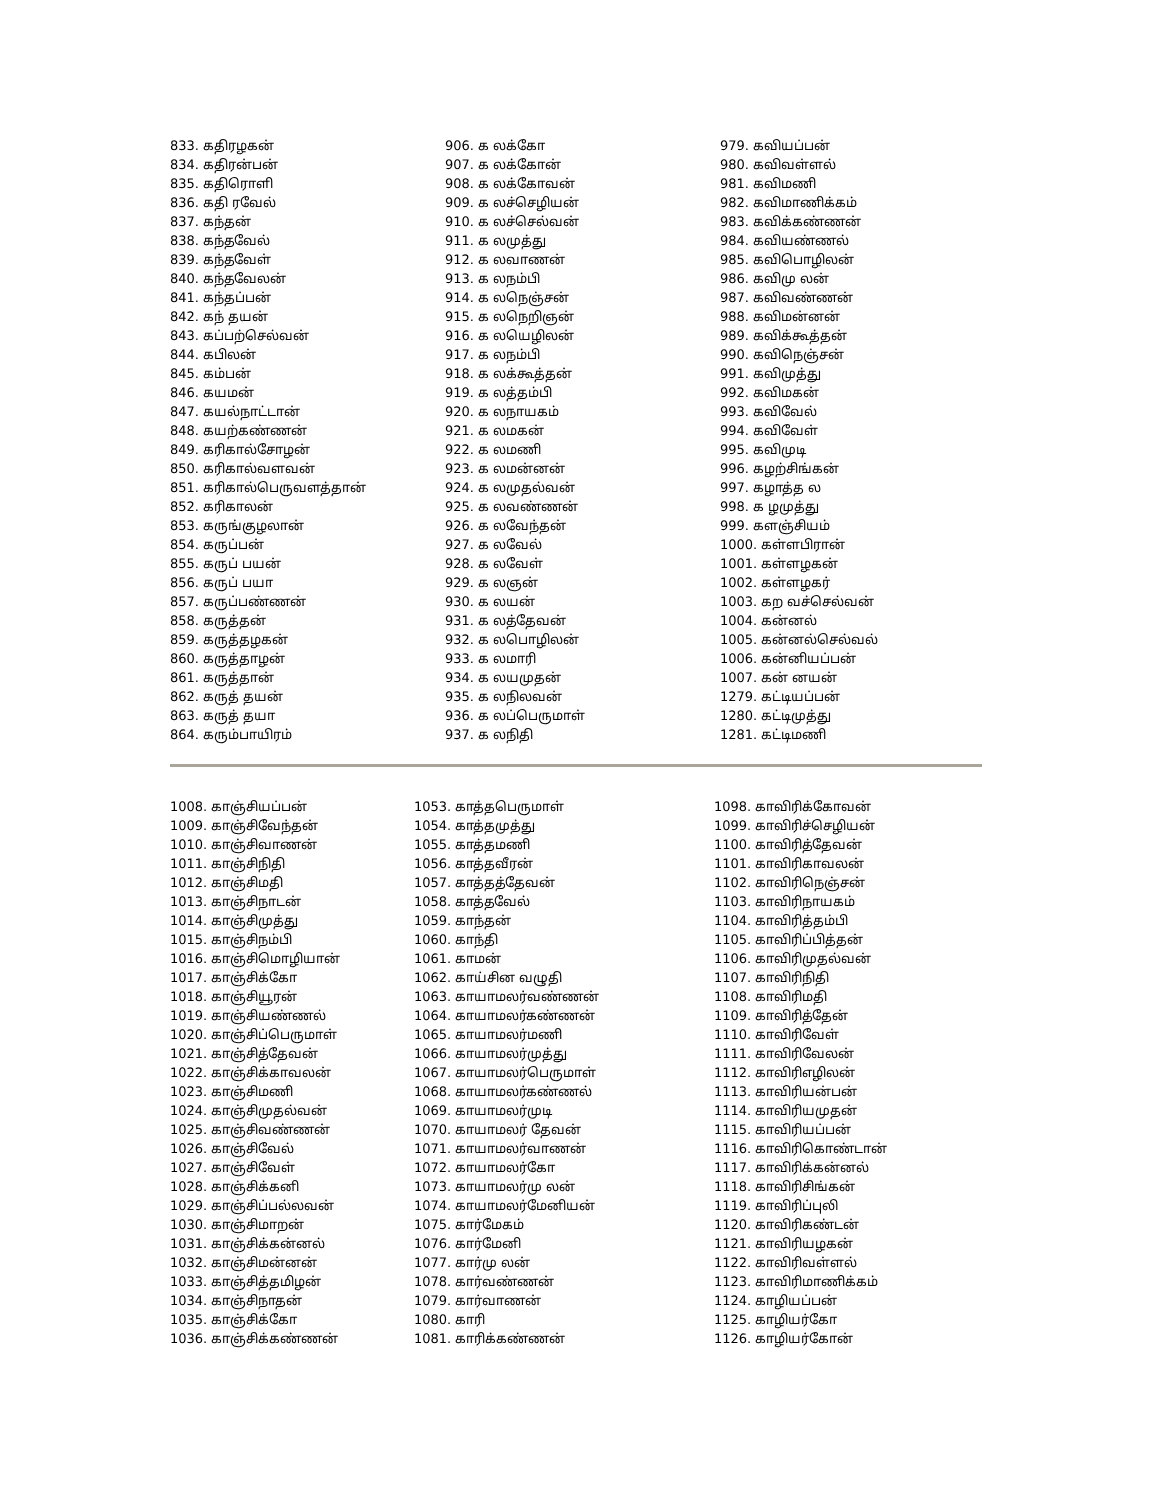833. கதிரழகன்
834. கதிரன்பன்
835. கதிரொளி
836. கதி ரவேல்
837. கந்தன்
838. கந்தவேல்
839. கந்தவேள்
840. கந்தவேலன்
841. கந்தப்பன்
842. கந் தயன்
843. கப்பற்செல்வன்
844. கபிலன்
845. கம்பன்
846. கயமன்
847. கயல்நாட்டான்
848. கயற்கண்ணன்
849. கரிகால்சோழன்
850. கரிகால்வளவன்
851. கரிகால்பெருவளத்தான்
852. கரிகாலன்
853. கருங்குழலான்
854. கருப்பன்
855. கருப் பயன்
856. கருப் பயா
857. கருப்பண்ணன்
858. கருத்தன்
859. கருத்தழகன்
860. கருத்தாழன்
861. கருத்தான்
862. கருத் தயன்
863. கருத் தயா
864. கரும்பாயிரம்
906. க லக்கோ
907. க லக்கோன்
908. க லக்கோவன்
909. க லச்செழியன்
910. க லச்செல்வன்
911. க லமுத்து
912. க லவாணன்
913. க லநம்பி
914. க லநெஞ்சன்
915. க லநெறிஞன்
916. க லயெழிலன்
917. க லநம்பி
918. க லக்கூத்தன்
919. க லத்தம்பி
920. க லநாயகம்
921. க லமகன்
922. க லமணி
923. க லமன்னன்
924. க லமுதல்வன்
925. க லவண்ணன்
926. க லவேந்தன்
927. க லவேல்
928. க லவேள்
929. க லஞன்
930. க லயன்
931. க லத்தேவன்
932. க லபொழிலன்
933. க லமாரி
934. க லயமுதன்
935. க லநிலவன்
936. க லப்பெருமாள்
937. க லநிதி
979. கவியப்பன்
980. கவிவள்ளல்
981. கவிமணி
982. கவிமாணிக்கம்
983. கவிக்கண்ணன்
984. கவியண்ணல்
985. கவிபொழிலன்
986. கவிமு லன்
987. கவிவண்ணன்
988. கவிமன்னன்
989. கவிக்கூத்தன்
990. கவிநெஞ்சன்
991. கவிமுத்து
992. கவிமகன்
993. கவிவேல்
994. கவிவேள்
995. கவிமுடி
996. கழற்சிங்கன்
997. கழாத்த ல
998. க ழமுத்து
999. களஞ்சியம்
1000. கள்ளபிரான்
1001. கள்ளழகன்
1002. கள்ளழகர்
1003. கற வச்செல்வன்
1004. கன்னல்
1005. கன்னல்செல்வல்
1006. கன்னியப்பன்
1007. கன் னயன்
1279. கட்டியப்பன்
1280. கட்டிமுத்து
1281. கட்டிமணி
1008. காஞ்சியப்பன்
1009. காஞ்சிவேந்தன்
1010. காஞ்சிவாணன்
1011. காஞ்சிநிதி
1012. காஞ்சிமதி
1013. காஞ்சிநாடன்
1014. காஞ்சிமுத்து
1015. காஞ்சிநம்பி
1016. காஞ்சிமொழியான்
1017. காஞ்சிக்கோ
1018. காஞ்சியூரன்
1019. காஞ்சியண்ணல்
1020. காஞ்சிப்பெருமாள்
1021. காஞ்சித்தேவன்
1022. காஞ்சிக்காவலன்
1023. காஞ்சிமணி
1024. காஞ்சிமுதல்வன்
1025. காஞ்சிவண்ணன்
1026. காஞ்சிவேல்
1027. காஞ்சிவேள்
1028. காஞ்சிக்கனி
1029. காஞ்சிப்பல்லவன்
1030. காஞ்சிமாறன்
1031. காஞ்சிக்கன்னல்
1032. காஞ்சிமன்னன்
1033. காஞ்சித்தமிழன்
1034. காஞ்சிநாதன்
1035. காஞ்சிக்கோ
1036. காஞ்சிக்கண்ணன்
1053. காத்தபெருமாள்
1054. காத்தமுத்து
1055. காத்தமணி
1056. காத்தவீரன்
1057. காத்தத்தேவன்
1058. காத்தவேல்
1059. காந்தன்
1060. காந்தி
1061. காமன்
1062. காய்சின வழுதி
1063. காயாமலர்வண்ணன்
1064. காயாமலர்கண்ணன்
1065. காயாமலர்மணி
1066. காயாமலர்முத்து
1067. காயாமலர்பெருமாள்
1068. காயாமலர்கண்ணல்
1069. காயாமலர்முடி
1070. காயாமலர் தேவன்
1071. காயாமலர்வாணன்
1072. காயாமலர்கோ
1073. காயாமலர்மு லன்
1074. காயாமலர்மேனியன்
1075. கார்மேகம்
1076. கார்மேனி
1077. கார்மு லன்
1078. கார்வண்ணன்
1079. கார்வாணன்
1080. காரி
1081. காரிக்கண்ணன்
1098. காவிரிக்கோவன்
1099. காவிரிச்செழியன்
1100. காவிரித்தேவன்
1101. காவிரிகாவலன்
1102. காவிரிநெஞ்சன்
1103. காவிரிநாயகம்
1104. காவிரித்தம்பி
1105. காவிரிப்பித்தன்
1106. காவிரிமுதல்வன்
1107. காவிரிநிதி
1108. காவிரிமதி
1109. காவிரித்தேன்
1110. காவிரிவேள்
1111. காவிரிவேலன்
1112. காவிரிஎழிலன்
1113. காவிரியன்பன்
1114. காவிரியமுதன்
1115. காவிரியப்பன்
1116. காவிரிகொண்டான்
1117. காவிரிக்கன்னல்
1118. காவிரிசிங்கன்
1119. காவிரிப்புலி
1120. காவிரிகண்டன்
1121. காவிரியழகன்
1122. காவிரிவள்ளல்
1123. காவிரிமாணிக்கம்
1124. காழியப்பன்
1125. காழியர்கோ
1126. காழியர்கோன்